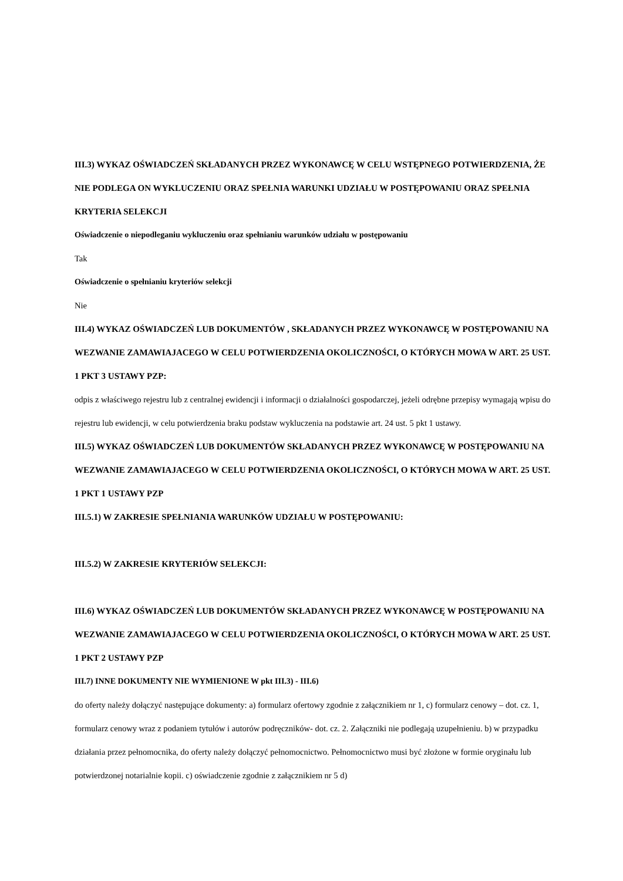III.3) WYKAZ OŚWIADCZEŃ SKŁADANYCH PRZEZ WYKONAWCĘ W CELU WSTĘPNEGO POTWIERDZENIA, ŻE NIE PODLEGA ON WYKLUCZENIU ORAZ SPEŁNIA WARUNKI UDZIAŁU W POSTĘPOWANIU ORAZ SPEŁNIA KRYTERIA SELEKCJI
Oświadczenie o niepodleganiu wykluczeniu oraz spełnianiu warunków udziału w postępowaniu
Tak
Oświadczenie o spełnianiu kryteriów selekcji
Nie
III.4) WYKAZ OŚWIADCZEŃ LUB DOKUMENTÓW , SKŁADANYCH PRZEZ WYKONAWCĘ W POSTĘPOWANIU NA WEZWANIE ZAMAWIAJACEGO W CELU POTWIERDZENIA OKOLICZNOŚCI, O KTÓRYCH MOWA W ART. 25 UST. 1 PKT 3 USTAWY PZP:
odpis z właściwego rejestru lub z centralnej ewidencji i informacji o działalności gospodarczej, jeżeli odrębne przepisy wymagają wpisu do rejestru lub ewidencji, w celu potwierdzenia braku podstaw wykluczenia na podstawie art. 24 ust. 5 pkt 1 ustawy.
III.5) WYKAZ OŚWIADCZEŃ LUB DOKUMENTÓW SKŁADANYCH PRZEZ WYKONAWCĘ W POSTĘPOWANIU NA WEZWANIE ZAMAWIAJACEGO W CELU POTWIERDZENIA OKOLICZNOŚCI, O KTÓRYCH MOWA W ART. 25 UST. 1 PKT 1 USTAWY PZP
III.5.1) W ZAKRESIE SPEŁNIANIA WARUNKÓW UDZIAŁU W POSTĘPOWANIU:
III.5.2) W ZAKRESIE KRYTERIÓW SELEKCJI:
III.6) WYKAZ OŚWIADCZEŃ LUB DOKUMENTÓW SKŁADANYCH PRZEZ WYKONAWCĘ W POSTĘPOWANIU NA WEZWANIE ZAMAWIAJACEGO W CELU POTWIERDZENIA OKOLICZNOŚCI, O KTÓRYCH MOWA W ART. 25 UST. 1 PKT 2 USTAWY PZP
III.7) INNE DOKUMENTY NIE WYMIENIONE W pkt III.3) - III.6)
do oferty należy dołączyć następujące dokumenty: a) formularz ofertowy zgodnie z załącznikiem nr 1, c) formularz cenowy – dot. cz. 1, formularz cenowy wraz z podaniem tytułów i autorów podręczników- dot. cz. 2. Załączniki nie podlegają uzupełnieniu. b) w przypadku działania przez pełnomocnika, do oferty należy dołączyć pełnomocnictwo. Pełnomocnictwo musi być złożone w formie oryginału lub potwierdzonej notarialnie kopii. c) oświadczenie zgodnie z załącznikiem nr 5 d)